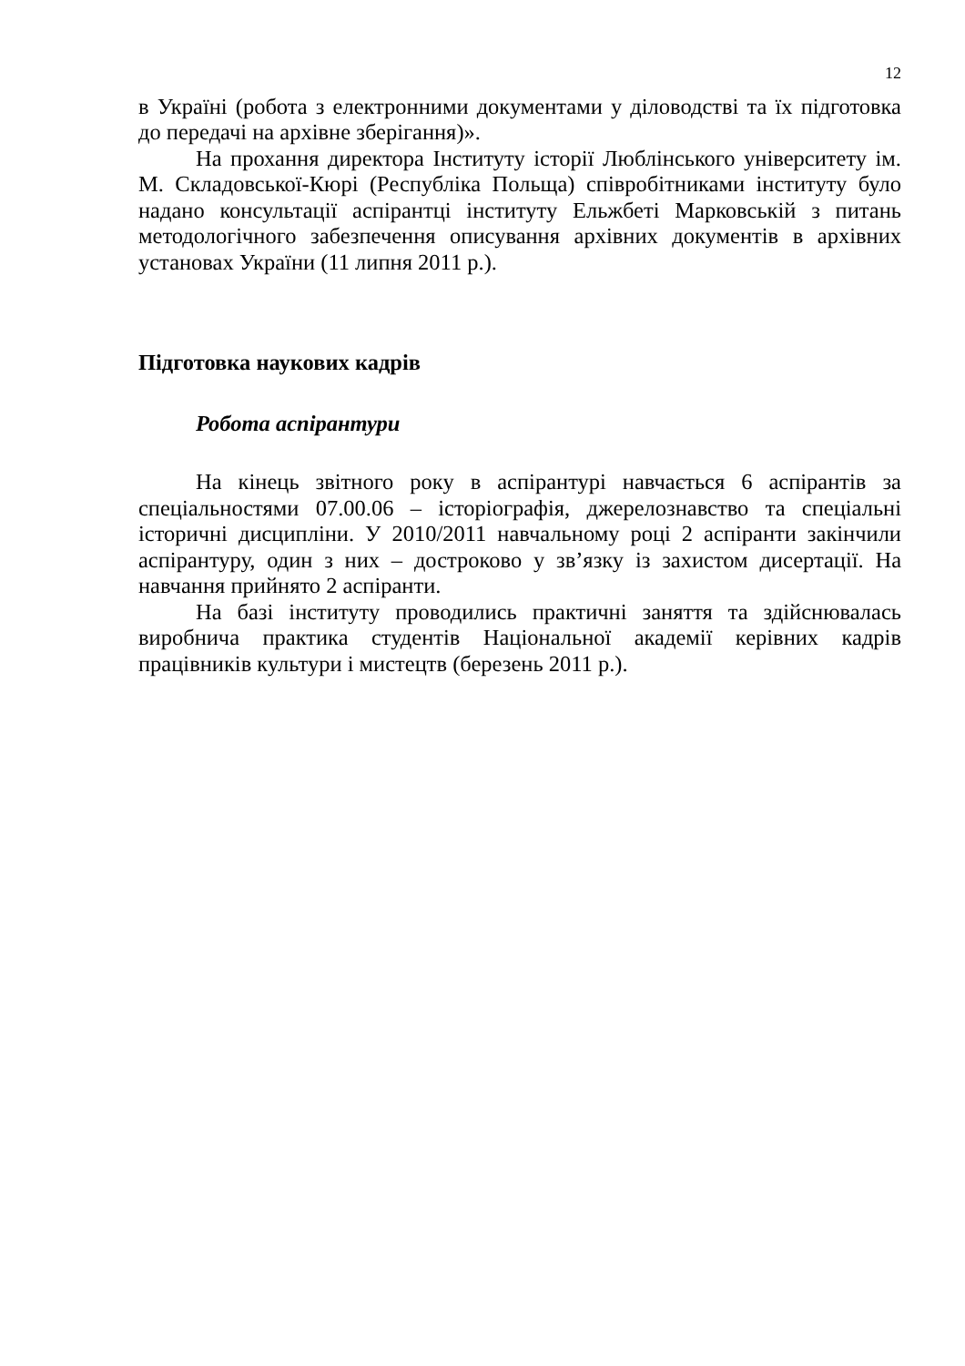12
в Україні (робота з електронними документами у діловодстві та їх підготовка до передачі на архівне зберігання)».
На прохання директора Інституту історії Люблінського університету ім. М. Складовської-Кюрі (Республіка Польща) співробітниками інституту було надано консультації аспірантці інституту Ельжбеті Марковській з питань методологічного забезпечення описування архівних документів в архівних установах України (11 липня 2011 р.).
Підготовка наукових кадрів
Робота аспірантури
На кінець звітного року в аспірантурі навчається 6 аспірантів за спеціальностями 07.00.06 – історіографія, джерелознавство та спеціальні історичні дисципліни. У 2010/2011 навчальному році 2 аспіранти закінчили аспірантуру, один з них – достроково у зв’язку із захистом дисертації. На навчання прийнято 2 аспіранти.
На базі інституту проводились практичні заняття та здійснювалась виробнича практика студентів Національної академії керівних кадрів працівників культури і мистецтв (березень 2011 р.).